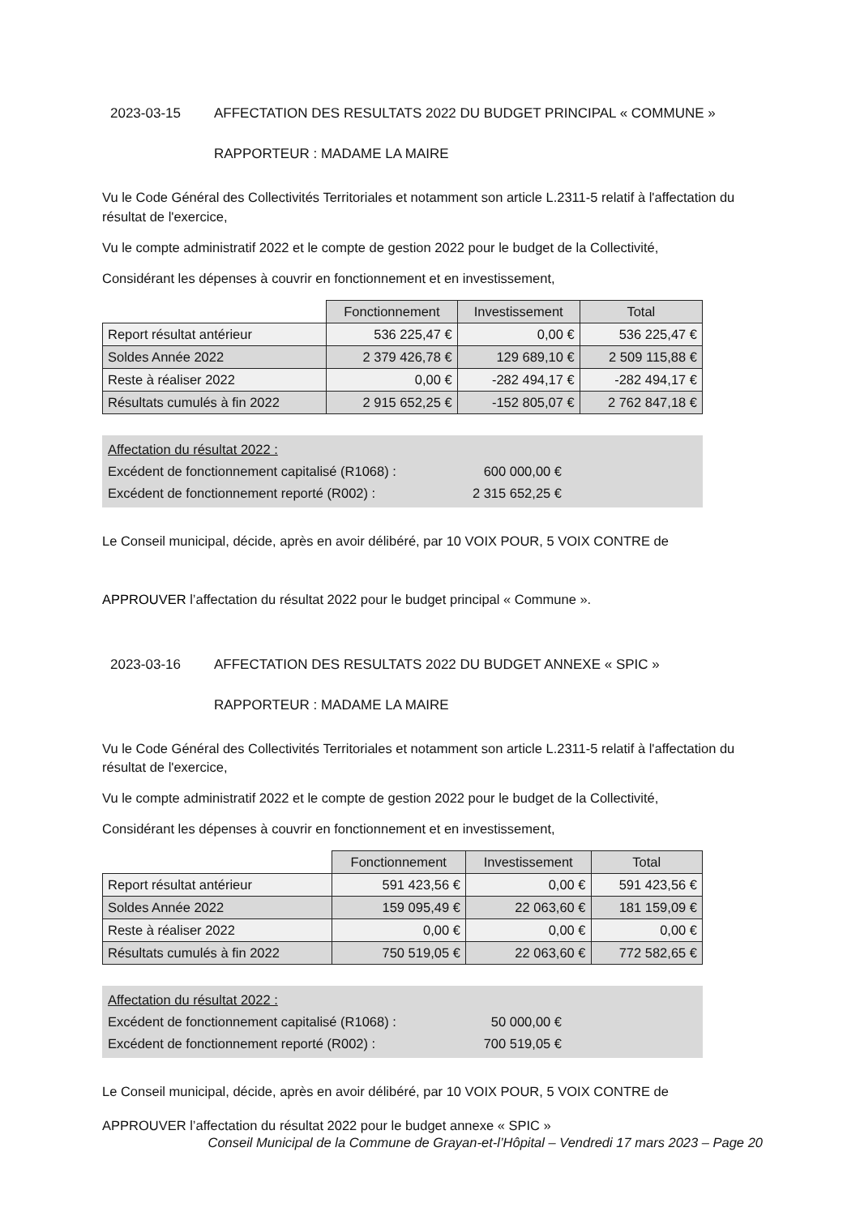2023-03-15 AFFECTATION DES RESULTATS 2022 DU BUDGET PRINCIPAL « COMMUNE »
RAPPORTEUR : MADAME LA MAIRE
Vu le Code Général des Collectivités Territoriales et notamment son article L.2311-5 relatif à l'affectation du résultat de l'exercice,
Vu le compte administratif 2022 et le compte de gestion 2022 pour le budget de la Collectivité,
Considérant les dépenses à couvrir en fonctionnement et en investissement,
| | Fonctionnement | Investissement | Total |
| --- | --- | --- | --- |
| Report résultat antérieur | 536 225,47 € | 0,00 € | 536 225,47 € |
| Soldes Année 2022 | 2 379 426,78 € | 129 689,10 € | 2 509 115,88 € |
| Reste à réaliser 2022 | 0,00 € | -282 494,17 € | -282 494,17 € |
| Résultats cumulés à fin 2022 | 2 915 652,25 € | -152 805,07 € | 2 762 847,18 € |
Affectation du résultat 2022 :
Excédent de fonctionnement capitalisé (R1068) : 600 000,00 €
Excédent de fonctionnement reporté (R002) : 2 315 652,25 €
Le Conseil municipal, décide, après en avoir délibéré, par 10 VOIX POUR, 5 VOIX CONTRE de
APPROUVER l’affectation du résultat 2022 pour le budget principal « Commune ».
2023-03-16 AFFECTATION DES RESULTATS 2022 DU BUDGET ANNEXE « SPIC »
RAPPORTEUR : MADAME LA MAIRE
Vu le Code Général des Collectivités Territoriales et notamment son article L.2311-5 relatif à l'affectation du résultat de l'exercice,
Vu le compte administratif 2022 et le compte de gestion 2022 pour le budget de la Collectivité,
Considérant les dépenses à couvrir en fonctionnement et en investissement,
| | Fonctionnement | Investissement | Total |
| --- | --- | --- | --- |
| Report résultat antérieur | 591 423,56 € | 0,00 € | 591 423,56 € |
| Soldes Année 2022 | 159 095,49 € | 22 063,60 € | 181 159,09 € |
| Reste à réaliser 2022 | 0,00 € | 0,00 € | 0,00 € |
| Résultats cumulés à fin 2022 | 750 519,05 € | 22 063,60 € | 772 582,65 € |
Affectation du résultat 2022 :
Excédent de fonctionnement capitalisé (R1068) : 50 000,00 €
Excédent de fonctionnement reporté (R002) : 700 519,05 €
Le Conseil municipal, décide, après en avoir délibéré, par 10 VOIX POUR, 5 VOIX CONTRE de
APPROUVER l’affectation du résultat 2022 pour le budget annexe « SPIC »
Conseil Municipal de la Commune de Grayan-et-l’Hôpital – Vendredi 17 mars 2023 – Page 20